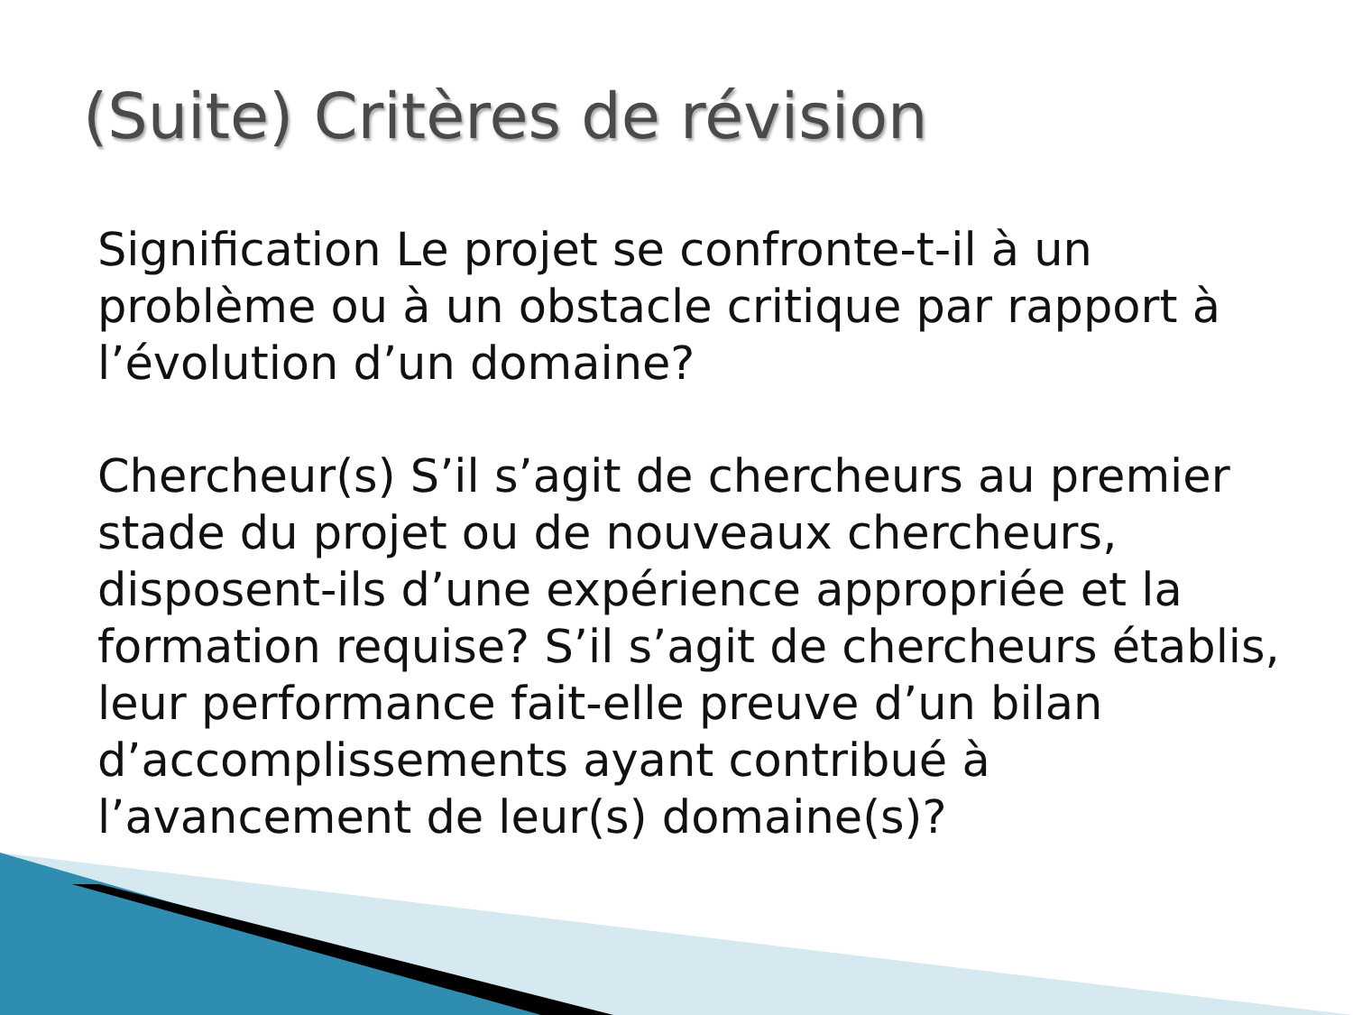(Suite) Critères de révision
Signification Le projet se confronte-t-il à un problème ou à un obstacle critique par rapport à l’évolution d’un domaine?
Chercheur(s) S’il s’agit de chercheurs au premier stade du projet ou de nouveaux chercheurs, disposent-ils d’une expérience appropriée et la formation requise? S’il s’agit de chercheurs établis, leur performance fait-elle preuve d’un bilan d’accomplissements ayant contribué à l’avancement de leur(s) domaine(s)?